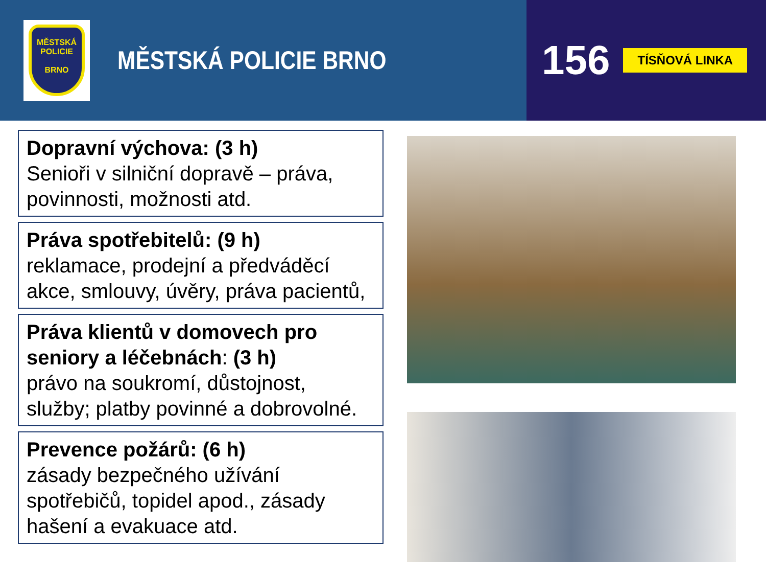MĚSTSKÁ
POLICIE
BRNO
MĚSTSKÁ POLICIE BRNO
156
TÍSŇOVÁ LINKA
Dopravní výchova: (3 h)
Senioři v silniční dopravě – práva, povinnosti, možnosti atd.
Práva spotřebitelů: (9 h)
reklamace, prodejní a předváděcí akce, smlouvy, úvěry, práva pacientů,
Práva klientů v domovech pro seniory a léčebnách: (3 h)
právo na soukromí, důstojnost, služby; platby povinné a dobrovolné.
Prevence požárů: (6 h)
zásady bezpečného užívání spotřebičů, topidel apod., zásady hašení a evakuace atd.